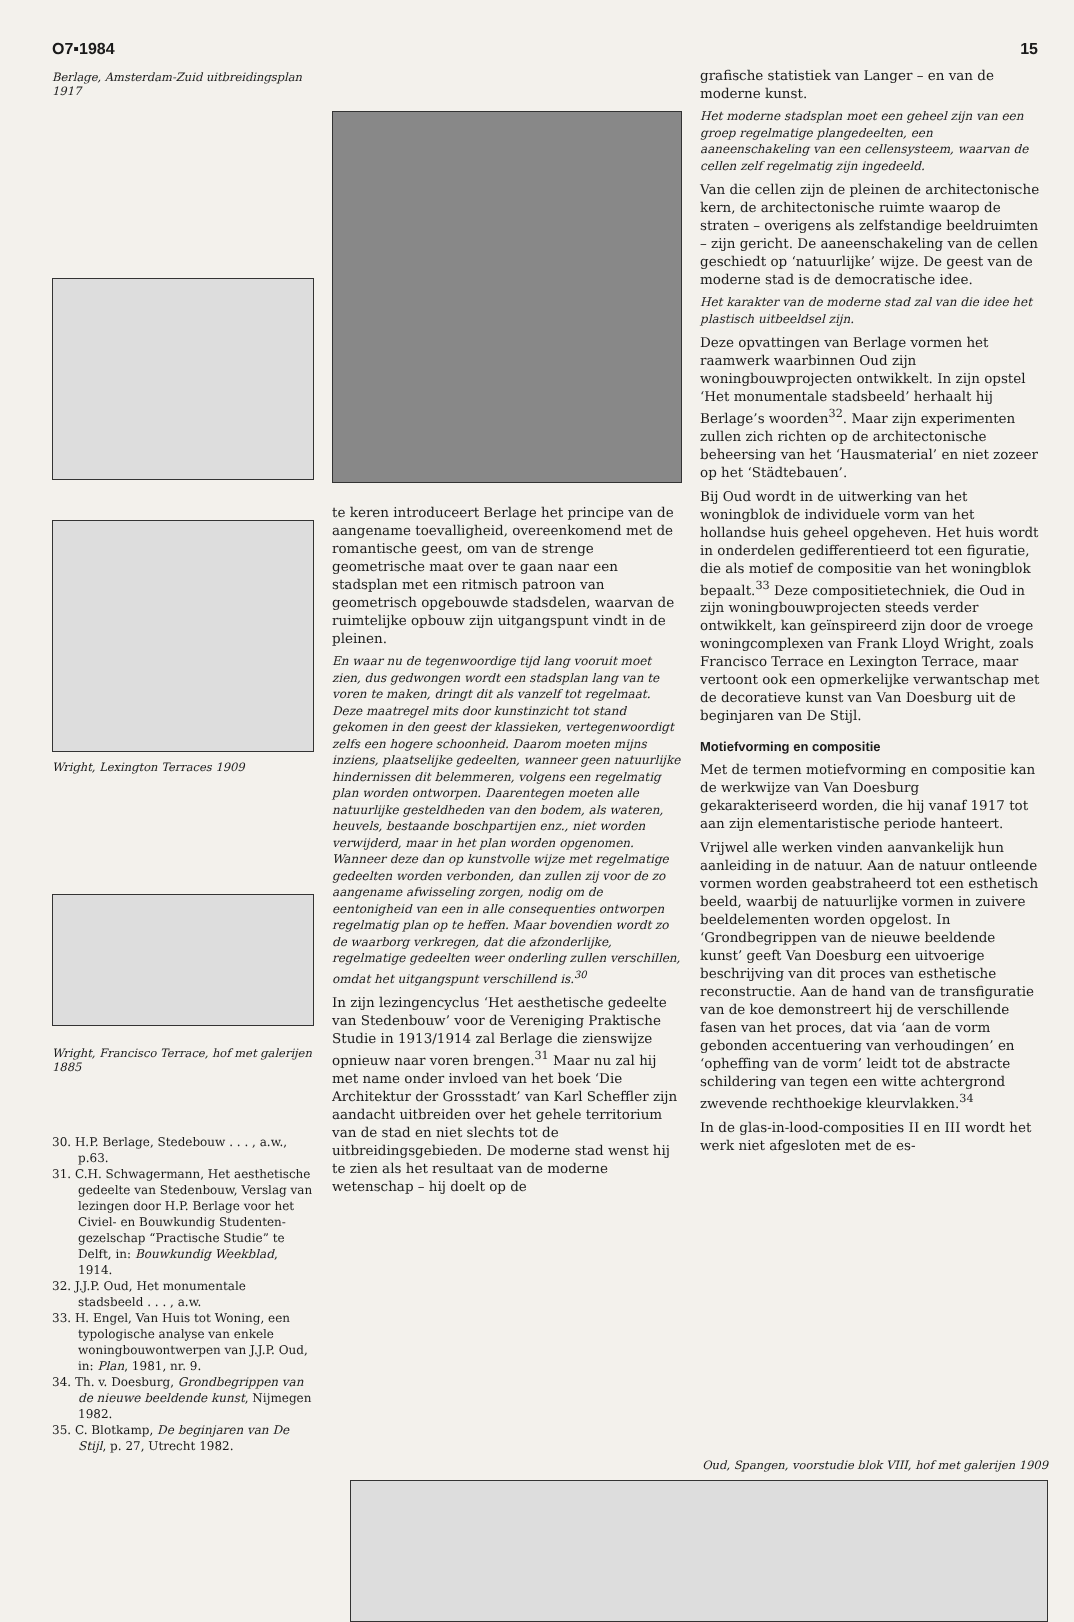O7▪1984 15
Berlage, Amsterdam-Zuid uitbreidingsplan 1917
Wright, Lexington Terraces 1909
Wright, Francisco Terrace, hof met galerijen 1885
30. H.P. Berlage, Stedebouw . . . , a.w., p.63.
31. C.H. Schwagermann, Het aesthetische gedeelte van Stedenbouw, Verslag van lezingen door H.P. Berlage voor het Civiel- en Bouwkundig Studenten-gezelschap “Practische Studie” te Delft, in: Bouwkundig Weekblad, 1914.
32. J.J.P. Oud, Het monumentale stadsbeeld . . . , a.w.
33. H. Engel, Van Huis tot Woning, een typologische analyse van enkele woningbouwontwerpen van J.J.P. Oud, in: Plan, 1981, nr. 9.
34. Th. v. Doesburg, Grondbegrippen van de nieuwe beeldende kunst, Nijmegen 1982.
35. C. Blotkamp, De beginjaren van De Stijl, p. 27, Utrecht 1982.
te keren introduceert Berlage het principe van de aangename toevalligheid, overeenkomend met de romantische geest, om van de strenge geometrische maat over te gaan naar een stadsplan met een ritmisch patroon van geometrisch opgebouwde stadsdelen, waarvan de ruimtelijke opbouw zijn uitgangspunt vindt in de pleinen.
En waar nu de tegenwoordige tijd lang vooruit moet zien, dus gedwongen wordt een stadsplan lang van te voren te maken, dringt dit als vanzelf tot regelmaat. Deze maatregel mits door kunstinzicht tot stand gekomen in den geest der klassieken, vertegenwoordigt zelfs een hogere schoonheid. Daarom moeten mijns inziens, plaatselijke gedeelten, wanneer geen natuurlijke hindernissen dit belemmeren, volgens een regelmatig plan worden ontworpen. Daarentegen moeten alle natuurlijke gesteldheden van den bodem, als wateren, heuvels, bestaande boschpartijen enz., niet worden verwijderd, maar in het plan worden opgenomen. Wanneer deze dan op kunstvolle wijze met regelmatige gedeelten worden verbonden, dan zullen zij voor de zo aangename afwisseling zorgen, nodig om de eentonigheid van een in alle consequenties ontworpen regelmatig plan op te heffen. Maar bovendien wordt zo de waarborg verkregen, dat die afzonderlijke, regelmatige gedeelten weer onderling zullen verschillen, omdat het uitgangspunt verschillend is.<sup>30</sup>
In zijn lezingencyclus ‘Het aesthetische gedeelte van Stedenbouw’ voor de Vereniging Praktische Studie in 1913/1914 zal Berlage die zienswijze opnieuw naar voren brengen.<sup>31</sup> Maar nu zal hij met name onder invloed van het boek ‘Die Architektur der Grossstadt’ van Karl Scheffler zijn aandacht uitbreiden over het gehele territorium van de stad en niet slechts tot de uitbreidingsgebieden. De moderne stad wenst hij te zien als het resultaat van de moderne wetenschap – hij doelt op de
grafische statistiek van Langer – en van de moderne kunst.
Het moderne stadsplan moet een geheel zijn van een groep regelmatige plangedeelten, een aaneenschakeling van een cellensysteem, waarvan de cellen zelf regelmatig zijn ingedeeld.
Van die cellen zijn de pleinen de architectonische kern, de architectonische ruimte waarop de straten – overigens als zelfstandige beeldruimten – zijn gericht. De aaneenschakeling van de cellen geschiedt op ‘natuurlijke’ wijze. De geest van de moderne stad is de democratische idee.
Het karakter van de moderne stad zal van die idee het plastisch uitbeeldsel zijn.
Deze opvattingen van Berlage vormen het raamwerk waarbinnen Oud zijn woningbouwprojecten ontwikkelt. In zijn opstel ‘Het monumentale stadsbeeld’ herhaalt hij Berlage’s woorden<sup>32</sup>. Maar zijn experimenten zullen zich richten op de architectonische beheersing van het ‘Hausmaterial’ en niet zozeer op het ‘Städtebauen’.
Bij Oud wordt in de uitwerking van het woningblok de individuele vorm van het hollandse huis geheel opgeheven. Het huis wordt in onderdelen gedifferentieerd tot een figuratie, die als motief de compositie van het woningblok bepaalt.<sup>33</sup> Deze compositietechniek, die Oud in zijn woningbouwprojecten steeds verder ontwikkelt, kan geïnspireerd zijn door de vroege woningcomplexen van Frank Lloyd Wright, zoals Francisco Terrace en Lexington Terrace, maar vertoont ook een opmerkelijke verwantschap met de decoratieve kunst van Van Doesburg uit de beginjaren van De Stijl.
Motiefvorming en compositie
Met de termen motiefvorming en compositie kan de werkwijze van Van Doesburg gekarakteriseerd worden, die hij vanaf 1917 tot aan zijn elementaristische periode hanteert.
Vrijwel alle werken vinden aanvankelijk hun aanleiding in de natuur. Aan de natuur ontleende vormen worden geabstraheerd tot een esthetisch beeld, waarbij de natuurlijke vormen in zuivere beeldelementen worden opgelost. In ‘Grondbegrippen van de nieuwe beeldende kunst’ geeft Van Doesburg een uitvoerige beschrijving van dit proces van esthetische reconstructie. Aan de hand van de transfiguratie van de koe demonstreert hij de verschillende fasen van het proces, dat via ‘aan de vorm gebonden accentuering van verhoudingen’ en ‘opheffing van de vorm’ leidt tot de abstracte schildering van tegen een witte achtergrond zwevende rechthoekige kleurvlakken.<sup>34</sup>
In de glas-in-lood-composities II en III wordt het werk niet afgesloten met de es-
Oud, Spangen, voorstudie blok VIII, hof met galerijen 1909